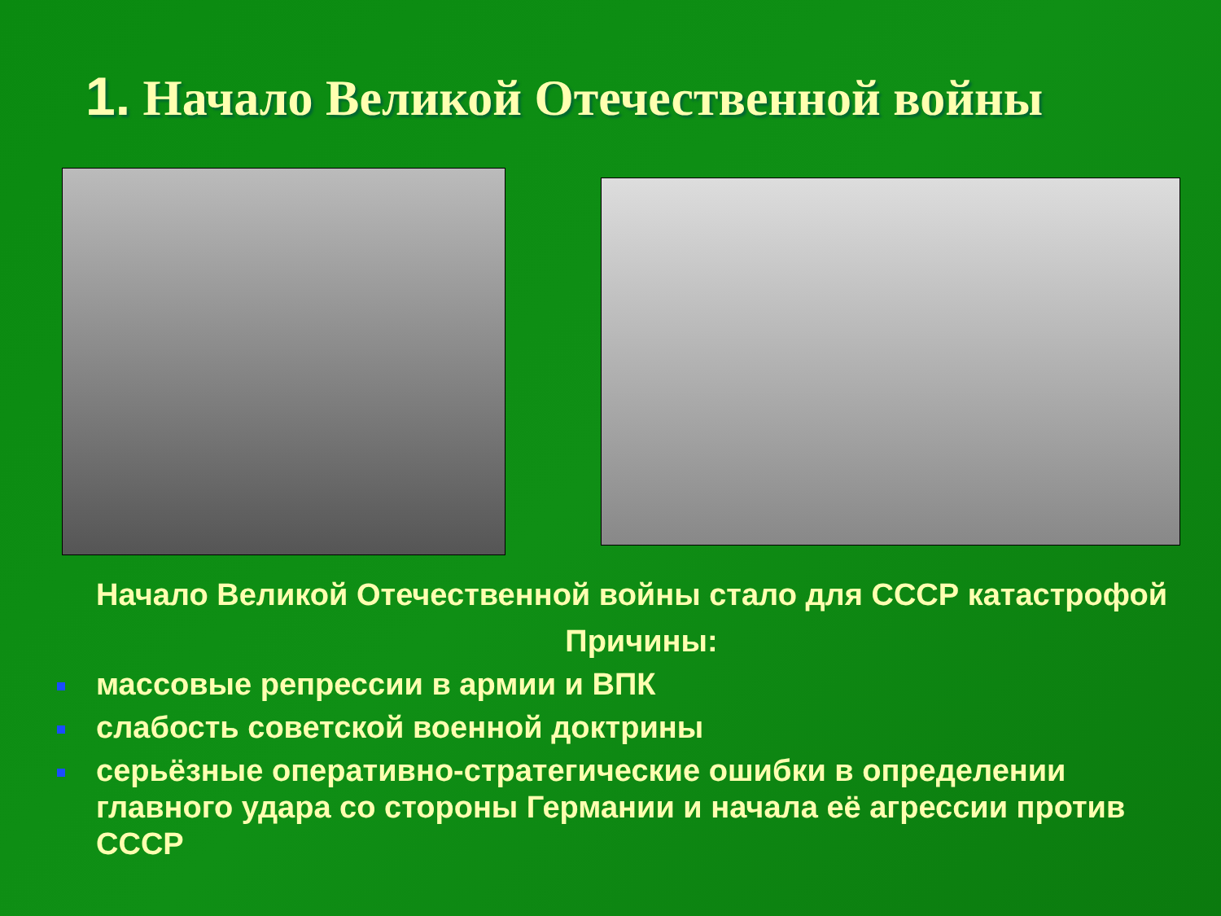1. Начало Великой Отечественной войны
Начало Великой Отечественной войны стало для СССР катастрофой
Причины:
массовые репрессии в армии и ВПК
слабость советской военной доктрины
серьёзные оперативно-стратегические ошибки в определении главного удара со стороны Германии и начала её агрессии против СССР